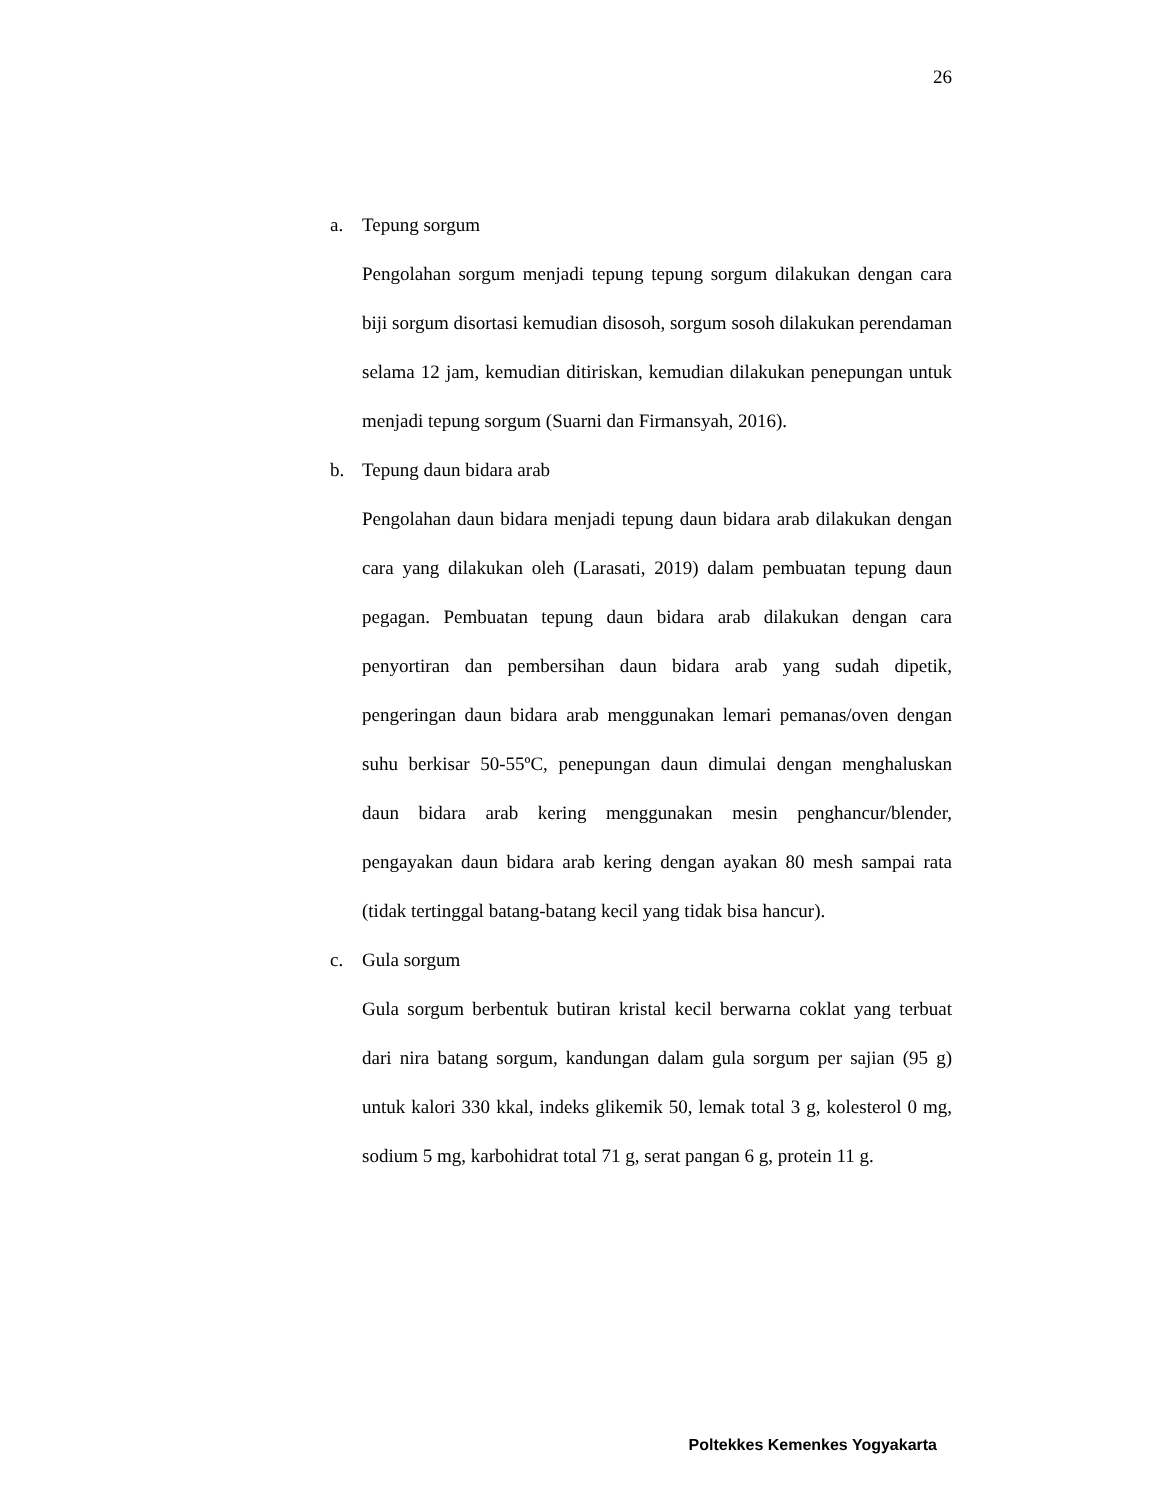26
a. Tepung sorgum
Pengolahan sorgum menjadi tepung tepung sorgum dilakukan dengan cara biji sorgum disortasi kemudian disosoh, sorgum sosoh dilakukan perendaman selama 12 jam, kemudian ditiriskan, kemudian dilakukan penepungan untuk menjadi tepung sorgum (Suarni dan Firmansyah, 2016).
b. Tepung daun bidara arab
Pengolahan daun bidara menjadi tepung daun bidara arab dilakukan dengan cara yang dilakukan oleh (Larasati, 2019) dalam pembuatan tepung daun pegagan. Pembuatan tepung daun bidara arab dilakukan dengan cara penyortiran dan pembersihan daun bidara arab yang sudah dipetik, pengeringan daun bidara arab menggunakan lemari pemanas/oven dengan suhu berkisar 50-55ºC, penepungan daun dimulai dengan menghaluskan daun bidara arab kering menggunakan mesin penghancur/blender, pengayakan daun bidara arab kering dengan ayakan 80 mesh sampai rata (tidak tertinggal batang-batang kecil yang tidak bisa hancur).
c. Gula sorgum
Gula sorgum berbentuk butiran kristal kecil berwarna coklat yang terbuat dari nira batang sorgum, kandungan dalam gula sorgum per sajian (95 g) untuk kalori 330 kkal, indeks glikemik 50, lemak total 3 g, kolesterol 0 mg, sodium 5 mg, karbohidrat total 71 g, serat pangan 6 g, protein 11 g.
Poltekkes Kemenkes Yogyakarta